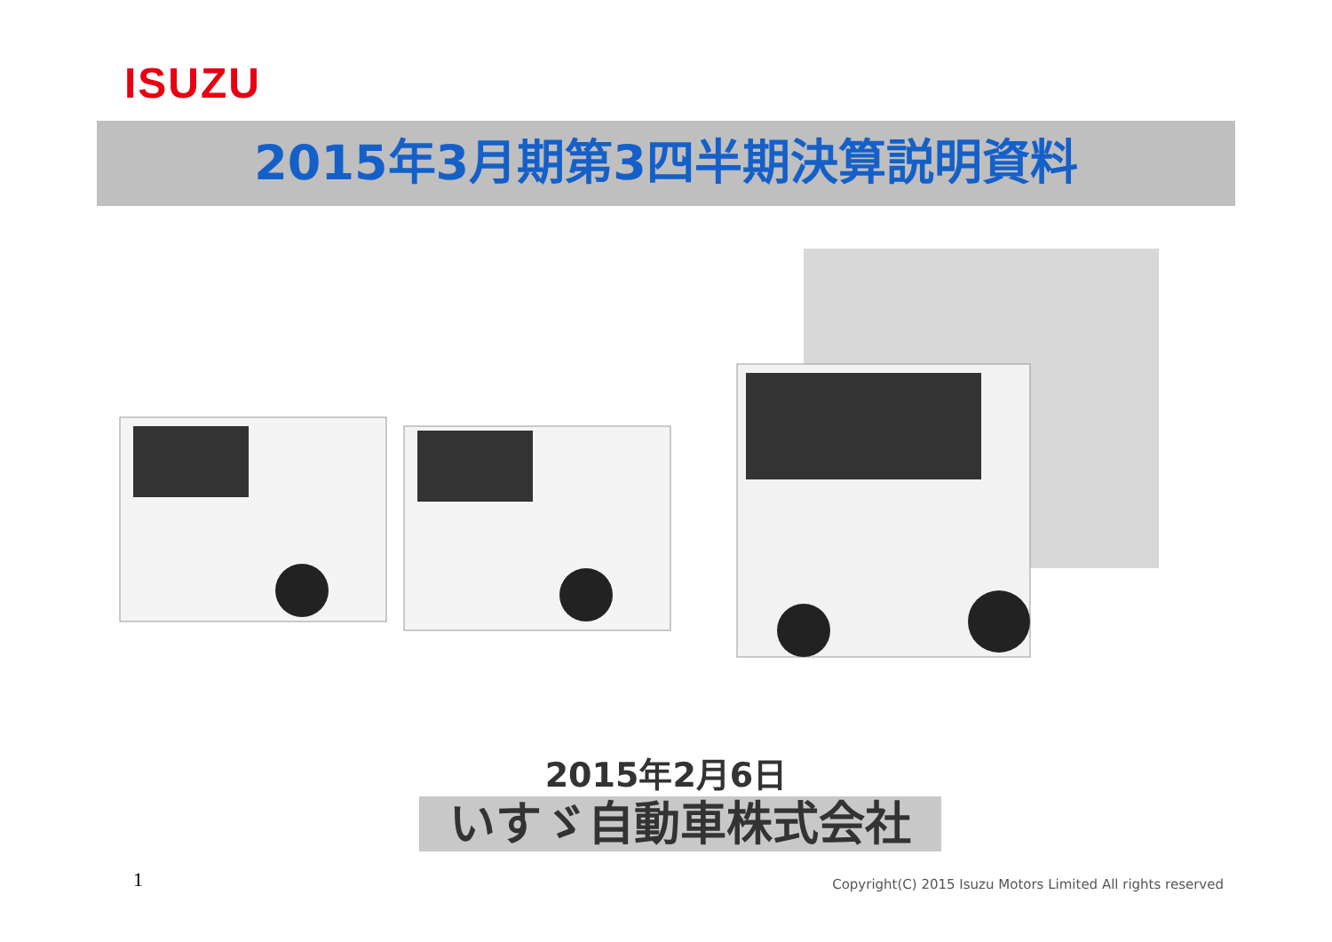ISUZU
2015年3月期第3四半期決算説明資料
2015年2月6日
いすゞ自動車株式会社
1
Copyright(C) 2015 Isuzu Motors Limited All rights reserved